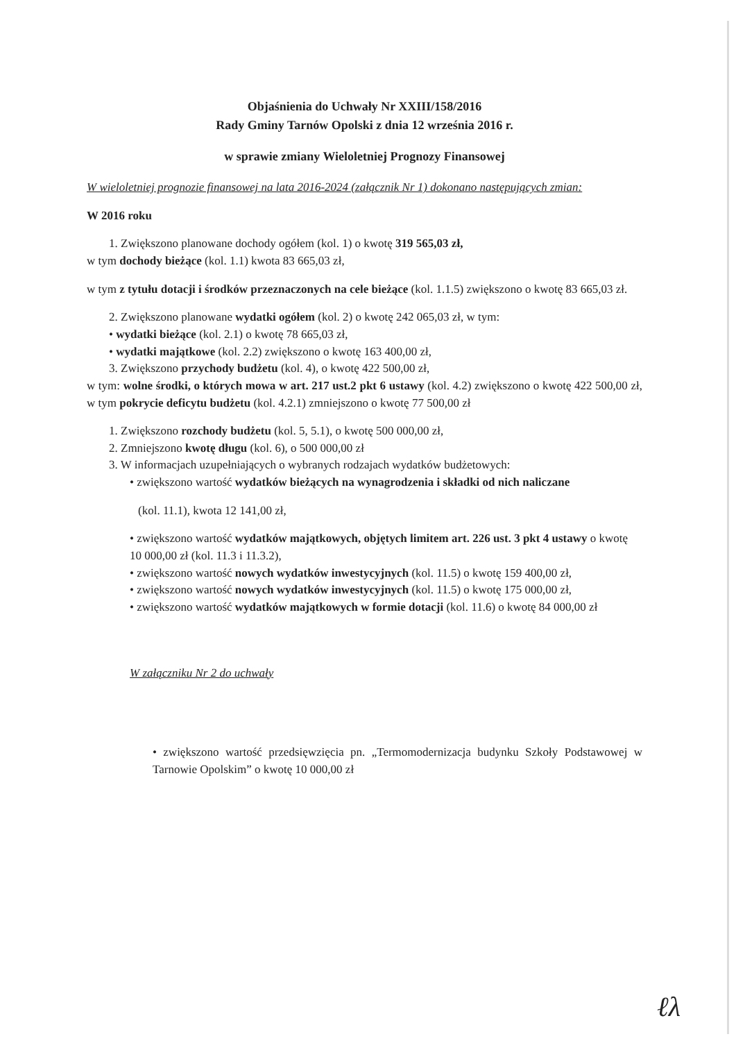Objaśnienia do Uchwały Nr XXIII/158/2016
Rady Gminy Tarnów Opolski z dnia 12 września 2016 r.
w sprawie zmiany Wieloletniej Prognozy Finansowej
W wieloletniej prognozie finansowej na lata 2016-2024 (załącznik Nr 1) dokonano następujących zmian:
W 2016 roku
1. Zwiększono planowane dochody ogółem (kol. 1) o kwotę 319 565,03 zł,
w tym dochody bieżące (kol. 1.1) kwota 83 665,03 zł,
w tym z tytułu dotacji i środków przeznaczonych na cele bieżące (kol. 1.1.5) zwiększono o kwotę 83 665,03 zł.
2. Zwiększono planowane wydatki ogółem (kol. 2) o kwotę 242 065,03 zł, w tym:
• wydatki bieżące (kol. 2.1) o kwotę 78 665,03 zł,
• wydatki majątkowe (kol. 2.2) zwiększono o kwotę 163 400,00 zł,
3. Zwiększono przychody budżetu (kol. 4), o kwotę 422 500,00 zł,
w tym: wolne środki, o których mowa w art. 217 ust.2 pkt 6 ustawy (kol. 4.2) zwiększono o kwotę 422 500,00 zł, w tym pokrycie deficytu budżetu (kol. 4.2.1) zmniejszono o kwotę 77 500,00 zł
1. Zwiększono rozchody budżetu (kol. 5, 5.1), o kwotę 500 000,00 zł,
2. Zmniejszono kwotę długu (kol. 6), o 500 000,00 zł
3. W informacjach uzupełniających o wybranych rodzajach wydatków budżetowych:
• zwiększono wartość wydatków bieżących na wynagrodzenia i składki od nich naliczane
(kol. 11.1), kwota 12 141,00 zł,
• zwiększono wartość wydatków majątkowych, objętych limitem art. 226 ust. 3 pkt 4 ustawy o kwotę 10 000,00 zł (kol. 11.3 i 11.3.2),
• zwiększono wartość nowych wydatków inwestycyjnych (kol. 11.5) o kwotę 159 400,00 zł,
• zwiększono wartość nowych wydatków inwestycyjnych (kol. 11.5) o kwotę 175 000,00 zł,
• zwiększono wartość wydatków majątkowych w formie dotacji (kol. 11.6) o kwotę 84 000,00 zł
W załączniku Nr 2 do uchwały
• zwiększono wartość przedsięwzięcia pn. „Termomodernizacja budynku Szkoły Podstawowej w Tarnowie Opolskim” o kwotę 10 000,00 zł
ℓλ